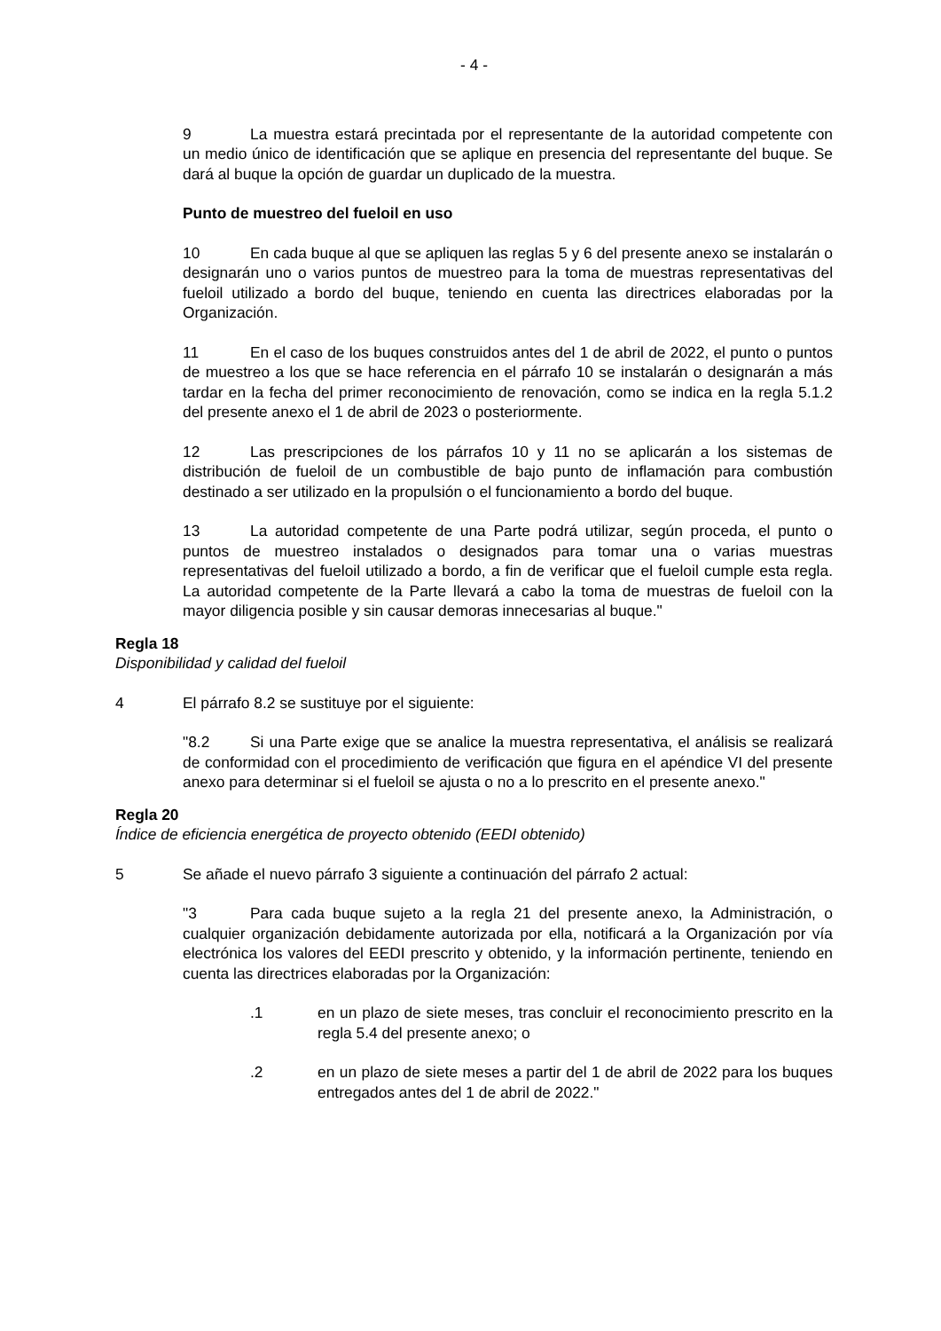- 4 -
9 La muestra estará precintada por el representante de la autoridad competente con un medio único de identificación que se aplique en presencia del representante del buque. Se dará al buque la opción de guardar un duplicado de la muestra.
Punto de muestreo del fueloil en uso
10 En cada buque al que se apliquen las reglas 5 y 6 del presente anexo se instalarán o designarán uno o varios puntos de muestreo para la toma de muestras representativas del fueloil utilizado a bordo del buque, teniendo en cuenta las directrices elaboradas por la Organización.
11 En el caso de los buques construidos antes del 1 de abril de 2022, el punto o puntos de muestreo a los que se hace referencia en el párrafo 10 se instalarán o designarán a más tardar en la fecha del primer reconocimiento de renovación, como se indica en la regla 5.1.2 del presente anexo el 1 de abril de 2023 o posteriormente.
12 Las prescripciones de los párrafos 10 y 11 no se aplicarán a los sistemas de distribución de fueloil de un combustible de bajo punto de inflamación para combustión destinado a ser utilizado en la propulsión o el funcionamiento a bordo del buque.
13 La autoridad competente de una Parte podrá utilizar, según proceda, el punto o puntos de muestreo instalados o designados para tomar una o varias muestras representativas del fueloil utilizado a bordo, a fin de verificar que el fueloil cumple esta regla. La autoridad competente de la Parte llevará a cabo la toma de muestras de fueloil con la mayor diligencia posible y sin causar demoras innecesarias al buque."
Regla 18
Disponibilidad y calidad del fueloil
4 El párrafo 8.2 se sustituye por el siguiente:
"8.2 Si una Parte exige que se analice la muestra representativa, el análisis se realizará de conformidad con el procedimiento de verificación que figura en el apéndice VI del presente anexo para determinar si el fueloil se ajusta o no a lo prescrito en el presente anexo."
Regla 20
Índice de eficiencia energética de proyecto obtenido (EEDI obtenido)
5 Se añade el nuevo párrafo 3 siguiente a continuación del párrafo 2 actual:
"3 Para cada buque sujeto a la regla 21 del presente anexo, la Administración, o cualquier organización debidamente autorizada por ella, notificará a la Organización por vía electrónica los valores del EEDI prescrito y obtenido, y la información pertinente, teniendo en cuenta las directrices elaboradas por la Organización:
.1 en un plazo de siete meses, tras concluir el reconocimiento prescrito en la regla 5.4 del presente anexo; o
.2 en un plazo de siete meses a partir del 1 de abril de 2022 para los buques entregados antes del 1 de abril de 2022."